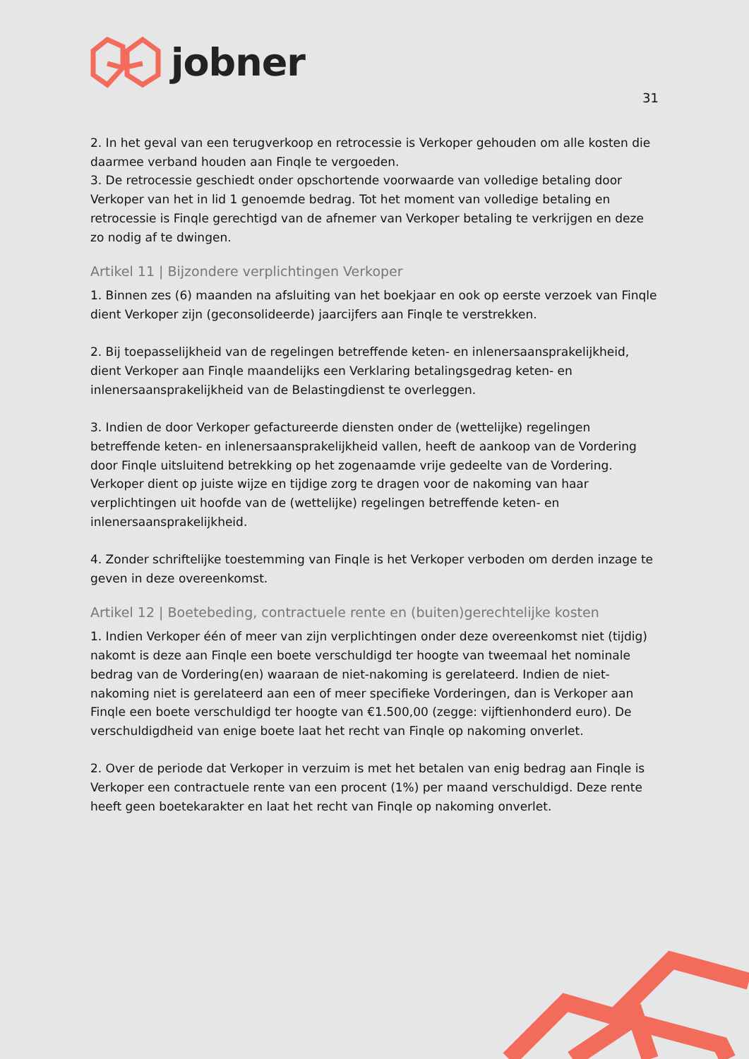jobner
31
2. In het geval van een terugverkoop en retrocessie is Verkoper gehouden om alle kosten die daarmee verband houden aan Finqle te vergoeden.
3. De retrocessie geschiedt onder opschortende voorwaarde van volledige betaling door Verkoper van het in lid 1 genoemde bedrag. Tot het moment van volledige betaling en retrocessie is Finqle gerechtigd van de afnemer van Verkoper betaling te verkrijgen en deze zo nodig af te dwingen.
Artikel 11 | Bijzondere verplichtingen Verkoper
1. Binnen zes (6) maanden na afsluiting van het boekjaar en ook op eerste verzoek van Finqle dient Verkoper zijn (geconsolideerde) jaarcijfers aan Finqle te verstrekken.
2. Bij toepasselijkheid van de regelingen betreffende keten- en inlenersaansprakelijkheid, dient Verkoper aan Finqle maandelijks een Verklaring betalingsgedrag keten- en inlenersaansprakelijkheid van de Belastingdienst te overleggen.
3. Indien de door Verkoper gefactureerde diensten onder de (wettelijke) regelingen betreffende keten- en inlenersaansprakelijkheid vallen, heeft de aankoop van de Vordering door Finqle uitsluitend betrekking op het zogenaamde vrije gedeelte van de Vordering. Verkoper dient op juiste wijze en tijdige zorg te dragen voor de nakoming van haar verplichtingen uit hoofde van de (wettelijke) regelingen betreffende keten- en inlenersaansprakelijkheid.
4. Zonder schriftelijke toestemming van Finqle is het Verkoper verboden om derden inzage te geven in deze overeenkomst.
Artikel 12 | Boetebeding, contractuele rente en (buiten)gerechtelijke kosten
1. Indien Verkoper één of meer van zijn verplichtingen onder deze overeenkomst niet (tijdig) nakomt is deze aan Finqle een boete verschuldigd ter hoogte van tweemaal het nominale bedrag van de Vordering(en) waaraan de niet-nakoming is gerelateerd. Indien de niet-nakoming niet is gerelateerd aan een of meer specifieke Vorderingen, dan is Verkoper aan Finqle een boete verschuldigd ter hoogte van €1.500,00 (zegge: vijftienhonderd euro). De verschuldigdheid van enige boete laat het recht van Finqle op nakoming onverlet.
2. Over de periode dat Verkoper in verzuim is met het betalen van enig bedrag aan Finqle is Verkoper een contractuele rente van een procent (1%) per maand verschuldigd. Deze rente heeft geen boetekarakter en laat het recht van Finqle op nakoming onverlet.